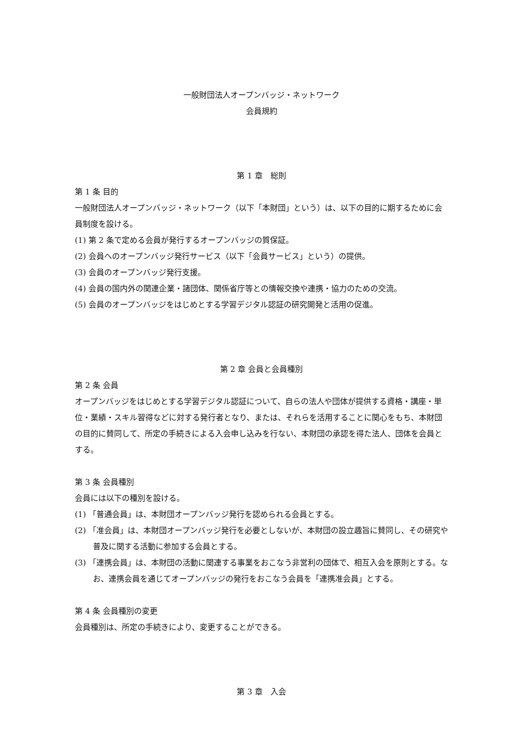一般財団法人オープンバッジ・ネットワーク
会員規約
第 1 章　総則
第 1 条 目的
一般財団法人オープンバッジ・ネットワーク（以下「本財団」という）は、以下の目的に期するために会員制度を設ける。
(1) 第 2 条で定める会員が発行するオープンバッジの質保証。
(2) 会員へのオープンバッジ発行サービス（以下「会員サービス」という）の提供。
(3) 会員のオープンバッジ発行支援。
(4) 会員の国内外の関連企業・諸団体、関係省庁等との情報交換や連携・協力のための交流。
(5) 会員のオープンバッジをはじめとする学習デジタル認証の研究開発と活用の促進。
第 2 章 会員と会員種別
第 2 条 会員
オープンバッジをはじめとする学習デジタル認証について、自らの法人や団体が提供する資格・講座・単位・業績・スキル習得などに対する発行者となり、または、それらを活用することに関心をもち、本財団の目的に賛同して、所定の手続きによる入会申し込みを行ない、本財団の承認を得た法人、団体を会員とする。
第 3 条 会員種別
会員には以下の種別を設ける。
(1) 「普通会員」は、本財団オープンバッジ発行を認められる会員とする。
(2) 「准会員」は、本財団オープンバッジ発行を必要としないが、本財団の設立趣旨に賛同し、その研究や普及に関する活動に参加する会員とする。
(3) 「連携会員」は、本財団の活動に関連する事業をおこなう非営利の団体で、相互入会を原則とする。なお、連携会員を通じてオープンバッジの発行をおこなう会員を「連携准会員」とする。
第 4 条 会員種別の変更
会員種別は、所定の手続きにより、変更することができる。
第 3 章　入会